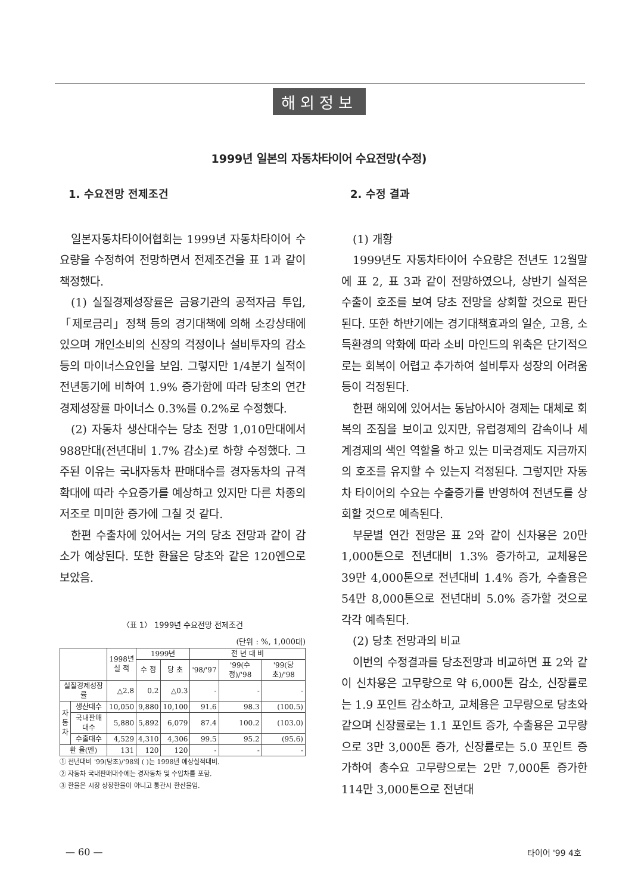해외정보
1999년 일본의 자동차타이어 수요전망(수정)
1. 수요전망 전제조건
일본자동차타이어협회는 1999년 자동차타이어 수요량을 수정하여 전망하면서 전제조건을 표 1과 같이 책정했다.
(1) 실질경제성장률은 금융기관의 공적자금 투입, 「제로금리」정책 등의 경기대책에 의해 소강상태에 있으며 개인소비의 신장의 걱정이나 설비투자의 감소 등의 마이너스요인을 보임. 그렇지만 1/4분기 실적이 전년동기에 비하여 1.9% 증가함에 따라 당초의 연간 경제성장률 마이너스 0.3%를 0.2%로 수정했다.
(2) 자동차 생산대수는 당초 전망 1,010만대에서 988만대(전년대비 1.7% 감소)로 하향 수정했다. 그 주된 이유는 국내자동차 판매대수를 경자동차의 규격확대에 따라 수요증가를 예상하고 있지만 다른 차종의 저조로 미미한 증가에 그칠 것 같다.
한편 수출차에 있어서는 거의 당초 전망과 같이 감소가 예상된다. 또한 환율은 당초와 같은 120엔으로 보았음.
〈표 1〉 1999년 수요전망 전제조건
(단위 : %, 1,000대)
| | | 1998년 실 적 | 1999년 | | 전 년 대 비 | | |
| --- | --- | --- | --- | --- | --- | --- | --- |
| | | | 수 정 | 당 초 | '98/'97 | '99(수정)/'98 | '99(당초)/'98 |
| 실질경제성장률 | | △2.8 | 0.2 | △0.3 | - | - | - |
| 자 동 차 | 생산대수 | 10,050 | 9,880 | 10,100 | 91.6 | 98.3 | (100.5) |
| | 국내판매대수 | 5,880 | 5,892 | 6,079 | 87.4 | 100.2 | (103.0) |
| | 수출대수 | 4,529 | 4,310 | 4,306 | 99.5 | 95.2 | (95.6) |
| 환 율(엔) | | 131 | 120 | 120 | - | - | - |
① 전년대비 '99(당초)/'98의 ( )는 1998년 예상실적대비.
② 자동차 국내판매대수에는 경자동차 및 수입차를 포함.
③ 환율은 시장 상장환율이 아니고 통관시 환산율임.
2. 수정 결과
(1) 개황
1999년도 자동차타이어 수요량은 전년도 12월말에 표 2, 표 3과 같이 전망하였으나, 상반기 실적은 수출이 호조를 보여 당초 전망을 상회할 것으로 판단된다. 또한 하반기에는 경기대책효과의 일순, 고용, 소득환경의 악화에 따라 소비 마인드의 위축은 단기적으로는 회복이 어렵고 추가하여 설비투자 성장의 어려움 등이 걱정된다.
한편 해외에 있어서는 동남아시아 경제는 대체로 회복의 조짐을 보이고 있지만, 유럽경제의 감속이나 세계경제의 색인 역할을 하고 있는 미국경제도 지금까지의 호조를 유지할 수 있는지 걱정된다. 그렇지만 자동차 타이어의 수요는 수출증가를 반영하여 전년도를 상회할 것으로 예측된다.
부문별 연간 전망은 표 2와 같이 신차용은 20만 1,000톤으로 전년대비 1.3% 증가하고, 교체용은 39만 4,000톤으로 전년대비 1.4% 증가, 수출용은 54만 8,000톤으로 전년대비 5.0% 증가할 것으로 각각 예측된다.
(2) 당초 전망과의 비교
이번의 수정결과를 당초전망과 비교하면 표 2와 같이 신차용은 고무량으로 약 6,000톤 감소, 신장률로는 1.9 포인트 감소하고, 교체용은 고무량으로 당초와 같으며 신장률로는 1.1 포인트 증가, 수출용은 고무량으로 3만 3,000톤 증가, 신장률로는 5.0 포인트 증가하여 총수요 고무량으로는 2만 7,000톤 증가한 114만 3,000톤으로 전년대
— 60 — 타이어 '99 4호